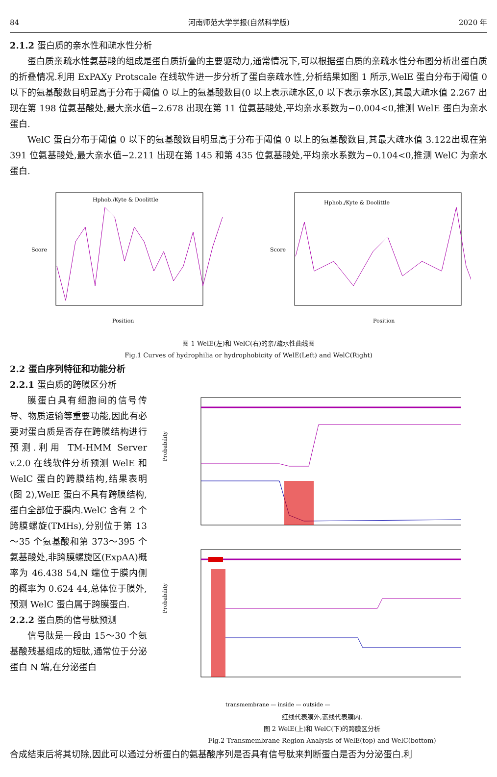84 河南师范大学学报(自然科学版) 2020 年
2.1.2 蛋白质的亲水性和疏水性分析
蛋白质亲疏水性氨基酸的组成是蛋白质折叠的主要驱动力,通常情况下,可以根据蛋白质的亲疏水性分布图分析出蛋白质的折叠情况.利用 ExPAXy Protscale 在线软件进一步分析了蛋白亲疏水性,分析结果如图 1 所示,WelE 蛋白分布于阈值 0 以下的氨基酸数目明显高于分布于阈值 0 以上的氨基酸数目(0 以上表示疏水区,0 以下表示亲水区),其最大疏水值 2.267 出现在第 198 位氨基酸处,最大亲水值−2.678 出现在第 11 位氨基酸处,平均亲水系数为−0.004<0,推测 WelE 蛋白为亲水蛋白.
WelC 蛋白分布于阈值 0 以下的氨基酸数目明显高于分布于阈值 0 以上的氨基酸数目,其最大疏水值 3.122出现在第 391 位氨基酸处,最大亲水值−2.211 出现在第 145 和第 435 位氨基酸处,平均亲水系数为−0.104<0,推测 WelC 为亲水蛋白.
Hphob./Kyte & Doolittle
Score
Position
Hphob./Kyte & Doolittle
Score
Position
图 1 WelE(左)和 WelC(右)的亲/疏水性曲线图
Fig.1 Curves of hydrophilia or hydrophobicity of WelE(Left) and WelC(Right)
2.2 蛋白序列特征和功能分析
2.2.1 蛋白质的跨膜区分析
膜蛋白具有细胞间的信号传导、物质运输等重要功能,因此有必要对蛋白质是否存在跨膜结构进行预测.利用 TM-HMM Server v.2.0 在线软件分析预测 WelE 和 WelC 蛋白的跨膜结构,结果表明(图 2),WelE 蛋白不具有跨膜结构,蛋白全部位于膜内.WelC 含有 2 个跨膜螺旋(TMHs),分别位于第 13～35 个氨基酸和第 373～395 个氨基酸处,非跨膜螺旋区(ExpAA)概率为 46.438 54,N 端位于膜内侧的概率为 0.624 44,总体位于膜外,预测 WelC 蛋白属于跨膜蛋白.
2.2.2 蛋白质的信号肽预测
信号肽是一段由 15～30 个氨基酸残基组成的短肽,通常位于分泌蛋白 N 端,在分泌蛋白
Probability
Probability
transmembrane — inside — outside —
红线代表膜外,蓝线代表膜内.
图 2 WelE(上)和 WelC(下)的跨膜区分析
Fig.2 Transmembrane Region Analysis of WelE(top) and WelC(bottom)
合成结束后将其切除,因此可以通过分析蛋白的氨基酸序列是否具有信号肽来判断蛋白是否为分泌蛋白.利